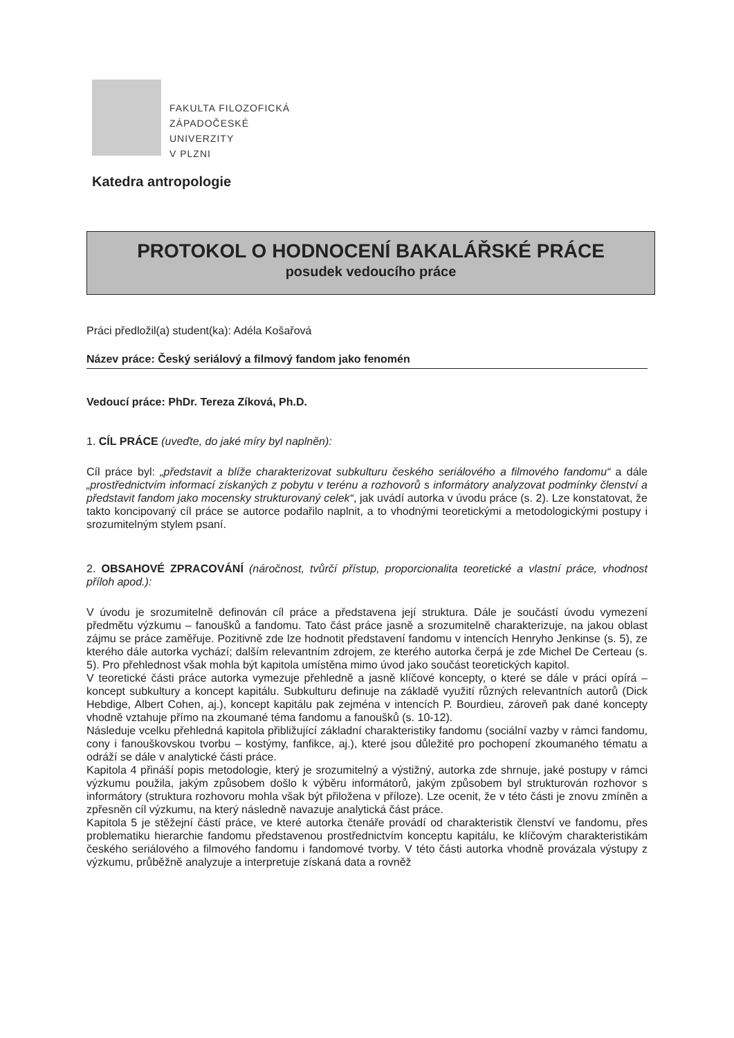FAKULTA FILOZOFICKÁ
ZÁPADOČESKÉ
UNIVERZITY
V PLZNI
Katedra antropologie
PROTOKOL O HODNOCENÍ BAKALÁŘSKÉ PRÁCE
posudek vedoucího práce
Práci předložil(a) student(ka): Adéla Košařová
Název práce: Český seriálový a filmový fandom jako fenomén
Vedoucí práce: PhDr. Tereza Zíková, Ph.D.
1. CÍL PRÁCE (uveďte, do jaké míry byl naplněn):
Cíl práce byl: „představit a blíže charakterizovat subkulturu českého seriálového a filmového fandomu“ a dále „prostřednictvím informací získaných z pobytu v terénu a rozhovorů s informátory analyzovat podmínky členství a představit fandom jako mocensky strukturovaný celek“, jak uvádí autorka v úvodu práce (s. 2). Lze konstatovat, že takto koncipovaný cíl práce se autorce podařilo naplnit, a to vhodnými teoretickými a metodologickými postupy i srozumitelným stylem psaní.
2. OBSAHOVÉ ZPRACOVÁNÍ (náročnost, tvůrčí přístup, proporcionalita teoretické a vlastní práce, vhodnost příloh apod.):
V úvodu je srozumitelně definován cíl práce a představena její struktura. Dále je součástí úvodu vymezení předmětu výzkumu – fanoušků a fandomu. Tato část práce jasně a srozumitelně charakterizuje, na jakou oblast zájmu se práce zaměřuje. Pozitivně zde lze hodnotit představení fandomu v intencích Henryho Jenkinse (s. 5), ze kterého dále autorka vychází; dalším relevantním zdrojem, ze kterého autorka čerpá je zde Michel De Certeau (s. 5). Pro přehlednost však mohla být kapitola umístěna mimo úvod jako součást teoretických kapitol.
V teoretické části práce autorka vymezuje přehledně a jasně klíčové koncepty, o které se dále v práci opírá – koncept subkultury a koncept kapitálu. Subkulturu definuje na základě využití různých relevantních autorů (Dick Hebdige, Albert Cohen, aj.), koncept kapitálu pak zejména v intencích P. Bourdieu, zároveň pak dané koncepty vhodně vztahuje přímo na zkoumané téma fandomu a fanoušků (s. 10-12).
Následuje vcelku přehledná kapitola přibližující základní charakteristiky fandomu (sociální vazby v rámci fandomu, cony i fanouškovskou tvorbu – kostýmy, fanfikce, aj.), které jsou důležité pro pochopení zkoumaného tématu a odráží se dále v analytické části práce.
Kapitola 4 přináší popis metodologie, který je srozumitelný a výstižný, autorka zde shrnuje, jaké postupy v rámci výzkumu použila, jakým způsobem došlo k výběru informátorů, jakým způsobem byl strukturován rozhovor s informátory (struktura rozhovoru mohla však být přiložena v příloze). Lze ocenit, že v této části je znovu zmíněn a zpřesněn cíl výzkumu, na který následně navazuje analytická část práce.
Kapitola 5 je stěžejní částí práce, ve které autorka čtenáře provádí od charakteristik členství ve fandomu, přes problematiku hierarchie fandomu představenou prostřednictvím konceptu kapitálu, ke klíčovým charakteristikám českého seriálového a filmového fandomu i fandomové tvorby. V této části autorka vhodně provázala výstupy z výzkumu, průběžně analyzuje a interpretuje získaná data a rovněž